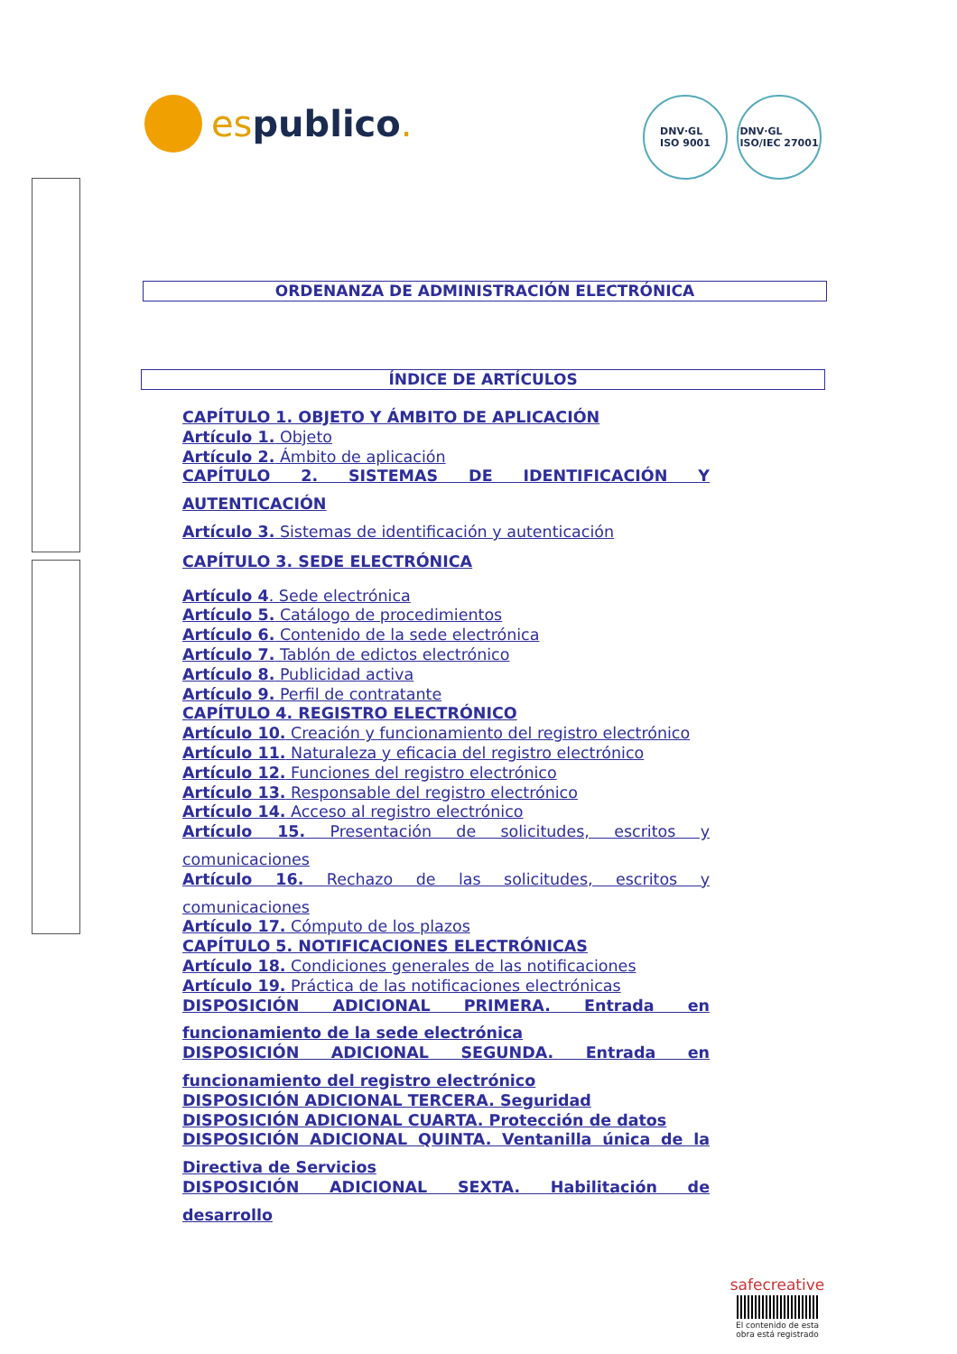espublico.
DNV·GL
ISO 9001
DNV·GL
ISO/IEC 27001
ORDENANZA DE ADMINISTRACIÓN ELECTRÓNICA
ÍNDICE DE ARTÍCULOS
CAPÍTULO 1. OBJETO Y ÁMBITO DE APLICACIÓN
Artículo 1. Objeto
Artículo 2. Ámbito de aplicación
CAPÍTULO 2. SISTEMAS DE IDENTIFICACIÓN Y
AUTENTICACIÓN
Artículo 3. Sistemas de identificación y autenticación
CAPÍTULO 3. SEDE ELECTRÓNICA
Artículo 4. Sede electrónica
Artículo 5. Catálogo de procedimientos
Artículo 6. Contenido de la sede electrónica
Artículo 7. Tablón de edictos electrónico
Artículo 8. Publicidad activa
Artículo 9. Perfil de contratante
CAPÍTULO 4. REGISTRO ELECTRÓNICO
Artículo 10. Creación y funcionamiento del registro electrónico
Artículo 11. Naturaleza y eficacia del registro electrónico
Artículo 12. Funciones del registro electrónico
Artículo 13. Responsable del registro electrónico
Artículo 14. Acceso al registro electrónico
Artículo 15. Presentación de solicitudes, escritos y
comunicaciones
Artículo 16. Rechazo de las solicitudes, escritos y
comunicaciones
Artículo 17. Cómputo de los plazos
CAPÍTULO 5. NOTIFICACIONES ELECTRÓNICAS
Artículo 18. Condiciones generales de las notificaciones
Artículo 19. Práctica de las notificaciones electrónicas
DISPOSICIÓN ADICIONAL PRIMERA. Entrada en
funcionamiento de la sede electrónica
DISPOSICIÓN ADICIONAL SEGUNDA. Entrada en
funcionamiento del registro electrónico
DISPOSICIÓN ADICIONAL TERCERA. Seguridad
DISPOSICIÓN ADICIONAL CUARTA. Protección de datos
DISPOSICIÓN ADICIONAL QUINTA. Ventanilla única de la
Directiva de Servicios
DISPOSICIÓN ADICIONAL SEXTA. Habilitación de
desarrollo
safecreative
El contenido de esta obra está registrado